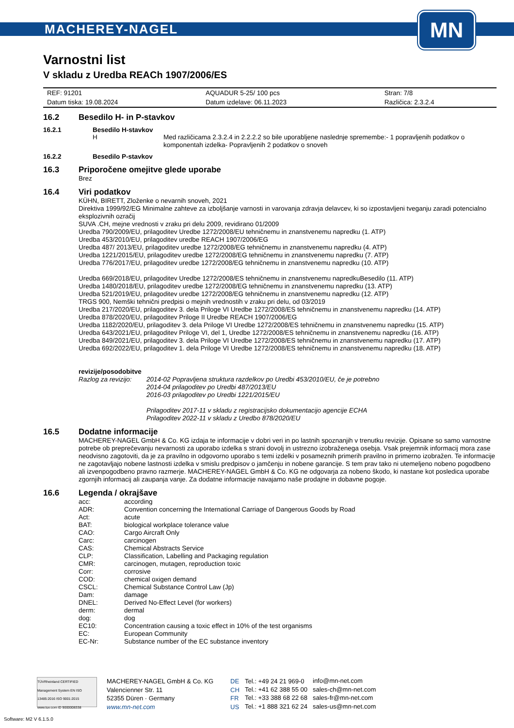MACHEREY-NAGEL
MN
Varnostni list
V skladu z Uredba REACh 1907/2006/ES
| REF: 91201 | AQUADUR 5-25/ 100 pcs | Stran: 7/8 |
| Datum tiska: 19.08.2024 | Datum izdelave: 06.11.2023 | Različica: 2.3.2.4 |
16.2 Besedilo H- in P-stavkov
16.2.1 Besedilo H-stavkov
| H | Med različicama 2.3.2.4 in 2.2.2.2 so bile uporabljene naslednje spremembe:- 1 popravljenih podatkov o komponentah izdelka- Popravljenih 2 podatkov o snoveh |
16.2.2 Besedilo P-stavkov
16.3 Priporočene omejitve glede uporabe
Brez
16.4 Viri podatkov
KÜHN, BIRETT, Zloženke o nevarnih snoveh, 2021
Direktiva 1999/92/EG Minimalne zahteve za izboljšanje varnosti in varovanja zdravja delavcev, ki so izpostavljeni tveganju zaradi potencialno eksplozivnih ozračij
SUVA .CH, mejne vrednosti v zraku pri delu 2009, revidirano 01/2009
Uredba 790/2009/EU, prilagoditev Uredbe 1272/2008/EU tehničnemu in znanstvenemu napredku (1. ATP)
Uredba 453/2010/EU, prilagoditev uredbe REACH 1907/2006/EG
Uredba 487/ 2013/EU, prilagoditev uredbe 1272/2008/EG tehničnemu in znanstvenemu napredku (4. ATP)
Uredba 1221/2015/EU, prilagoditev uredbe 1272/2008/EG tehničnemu in znanstvenemu napredku (7. ATP)
Uredba 776/2017/EU, prilagoditev uredbe 1272/2008/EG tehničnemu in znanstvenemu napredku (10. ATP)
Uredba 669/2018/EU, prilagoditev Uredbe 1272/2008/ES tehničnemu in znanstvenemu napredkuBesedilo (11. ATP)
Uredba 1480/2018/EU, prilagoditev uredbe 1272/2008/EG tehničnemu in znanstvenemu napredku (13. ATP)
Uredba 521/2019/EU, prilagoditev uredbe 1272/2008/EG tehničnemu in znanstvenemu napredku (12. ATP)
TRGS 900, Nemški tehnični predpisi o mejnih vrednostih v zraku pri delu, od 03/2019
Uredba 217/2020/EU, prilagoditev 3. dela Priloge VI Uredbe 1272/2008/ES tehničnemu in znanstvenemu napredku (14. ATP)
Uredba 878/2020/EU, prilagoditev Priloge II Uredbe REACH 1907/2006/EG
Uredba 1182/2020/EU, prilagoditev 3. dela Priloge VI Uredbe 1272/2008/ES tehničnemu in znanstvenemu napredku (15. ATP)
Uredba 643/2021/EU, prilagoditev Priloge VI, del 1, Uredbe 1272/2008/ES tehničnemu in znanstvenemu napredku (16. ATP)
Uredba 849/2021/EU, prilagoditev 3. dela Priloge VI Uredbe 1272/2008/ES tehničnemu in znanstvenemu napredku (17. ATP)
Uredba 692/2022/EU, prilagoditev 1. dela Priloge VI Uredbe 1272/2008/ES tehničnemu in znanstvenemu napredku (18. ATP)
revizije/posodobitve
| Razlog za revizijo: | 2014-02 Popravljena struktura razdelkov po Uredbi 453/2010/EU, če je potrebno 2014-04 prilagoditev po Uredbi 487/2013/EU 2016-03 prilagoditev po Uredbi 1221/2015/EU Prilagoditev 2017-11 v skladu z registracijsko dokumentacijo agencije ECHA Prilagoditev 2022-11 v skladu z Uredbo 878/2020/EU |
16.5 Dodatne informacije
MACHEREY-NAGEL GmbH & Co. KG izdaja te informacije v dobri veri in po lastnih spoznanjih v trenutku revizije. Opisane so samo varnostne potrebe ob preprečevanju nevarnosti za uporabo izdelka s strani dovolj in ustrezno izobraženega osebja. Vsak prejemnik informacij mora zase neodvisno zagotoviti, da je za pravilno in odgovorno uporabo s temi izdelki v posameznih primerih pravilno in primerno izobražen. Te informacije ne zagotavljajo nobene lastnosti izdelka v smislu predpisov o jamčenju in nobene garancije. S tem prav tako ni utemeljeno nobeno pogodbeno ali izvenpogodbeno pravno razmerje. MACHEREY-NAGEL GmbH & Co. KG ne odgovarja za nobeno škodo, ki nastane kot posledica uporabe zgornjih informacij ali zaupanja vanje. Za dodatne informacije navajamo naše prodajne in dobavne pogoje.
16.6 Legenda / okrajšave
| acc: | according |
| ADR: | Convention concerning the International Carriage of Dangerous Goods by Road |
| Act: | acute |
| BAT: | biological workplace tolerance value |
| CAO: | Cargo Aircraft Only |
| Carc: | carcinogen |
| CAS: | Chemical Abstracts Service |
| CLP: | Classification, Labelling and Packaging regulation |
| CMR: | carcinogen, mutagen, reproduction toxic |
| Corr: | corrosive |
| COD: | chemical oxigen demand |
| CSCL: | Chemical Substance Control Law (Jp) |
| Dam: | damage |
| DNEL: | Derived No-Effect Level (for workers) |
| derm: | dermal |
| dog: | dog |
| EC10: | Concentration causing a toxic effect in 10% of the test organisms |
| EC: | European Community |
| EC-Nr: | Substance number of the EC substance inventory |
TÜVRheinland CERTIFIED Management System EN ISO 13485:2016 ISO 9001:2015 www.tuv.com ID 9000008338
MACHEREY-NAGEL GmbH & Co. KG
Valencienner Str. 11
52355 Düren · Germany
www.mn-net.com
| DE | Tel.: +49 24 21 969-0 | info@mn-net.com |
| CH | Tel.: +41 62 388 55 00 | sales-ch@mn-net.com |
| FR | Tel.: +33 388 68 22 68 | sales-fr@mn-net.com |
| US | Tel.: +1 888 321 62 24 | sales-us@mn-net.com |
Software: M2 V 6.1.5.0